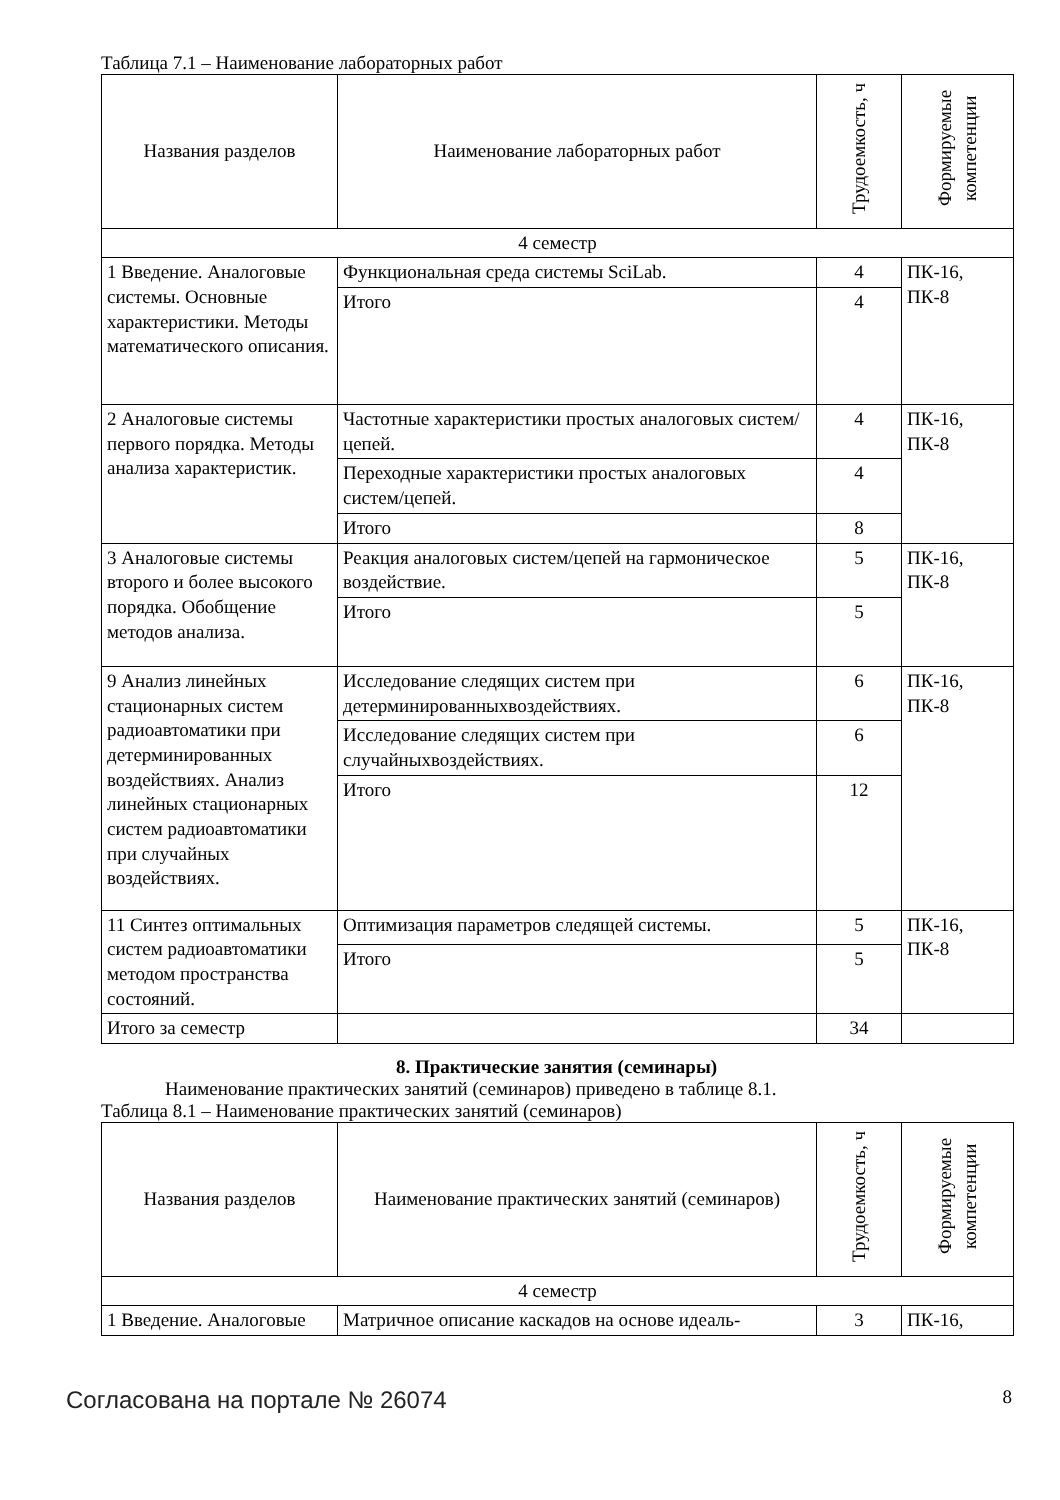Таблица 7.1 – Наименование лабораторных работ
| Названия разделов | Наименование лабораторных работ | Трудоемкость, ч | Формируемые компетенции |
| --- | --- | --- | --- |
| 4 семестр | | | |
| 1 Введение. Аналоговые системы. Основные характеристики. Методы математического описания. | Функциональная среда системы SciLab. | 4 | ПК-16, ПК-8 |
| | Итого | 4 | |
| 2 Аналоговые системы первого порядка. Методы анализа характеристик. | Частотные характеристики простых аналоговых систем/цепей. | 4 | ПК-16, ПК-8 |
| | Переходные характеристики простых аналоговых систем/цепей. | 4 | |
| | Итого | 8 | |
| 3 Аналоговые системы второго и более высокого порядка. Обобщение методов анализа. | Реакция аналоговых систем/цепей на гармоническое воздействие. | 5 | ПК-16, ПК-8 |
| | Итого | 5 | |
| 9 Анализ линейных стационарных систем радиоавтоматики при детерминированных воздействиях. Анализ линейных стационарных систем радиоавтоматики при случайных воздействиях. | Исследование следящих систем при детерминированныхвоздействиях. | 6 | ПК-16, ПК-8 |
| | Исследование следящих систем при случайныхвоздействиях. | 6 | |
| | Итого | 12 | |
| 11 Синтез оптимальных систем радиоавтоматики методом пространства состояний. | Оптимизация параметров следящей системы. | 5 | ПК-16, ПК-8 |
| | Итого | 5 | |
| Итого за семестр | | 34 | |
8. Практические занятия (семинары)
Наименование практических занятий (семинаров) приведено в таблице 8.1.
Таблица 8.1 – Наименование практических занятий (семинаров)
| Названия разделов | Наименование практических занятий (семинаров) | Трудоемкость, ч | Формируемые компетенции |
| --- | --- | --- | --- |
| 4 семестр | | | |
| 1 Введение. Аналоговые | Матричное описание каскадов на основе идеаль- | 3 | ПК-16, |
Согласована на портале № 26074 8